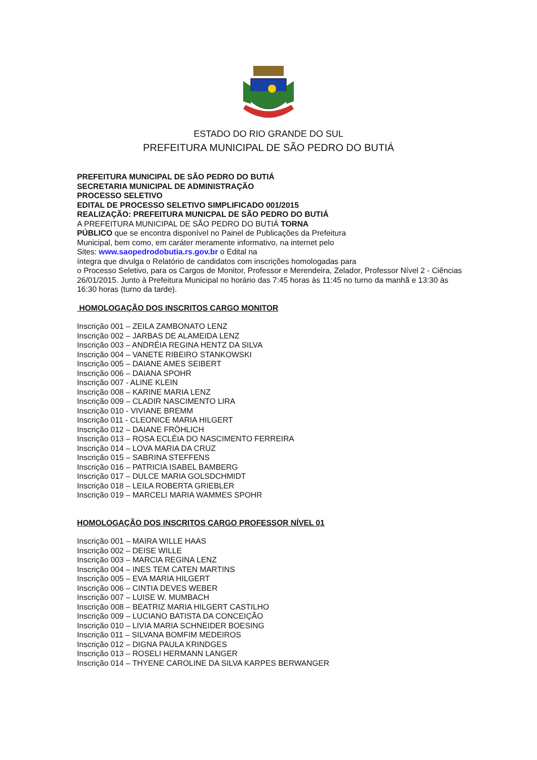ESTADO DO RIO GRANDE DO SUL
PREFEITURA MUNICIPAL DE SÃO PEDRO DO BUTIÁ
PREFEITURA MUNICIPAL DE SÃO PEDRO DO BUTIÁ
SECRETARIA MUNICIPAL DE ADMINISTRAÇÃO
PROCESSO SELETIVO
EDITAL DE PROCESSO SELETIVO SIMPLIFICADO 001/2015
REALIZAÇÃO: PREFEITURA MUNICPAL DE SÃO PEDRO DO BUTIÁ
A PREFEITURA MUNICIPAL DE SÃO PEDRO DO BUTIÁ TORNA
PÚBLICO que se encontra disponível no Painel de Publicações da Prefeitura
Municipal, bem como, em caráter meramente informativo, na internet pelo
Sites: www.saopedrodobutia.rs.gov.br o Edital na
íntegra que divulga o Relatório de candidatos com inscrições homologadas para
o Processo Seletivo, para os Cargos de Monitor, Professor e Merendeira, Zelador, Professor Nível 2 - Ciências 26/01/2015. Junto à Prefeitura Municipal no horário das 7:45 horas às 11:45 no turno da manhã e 13:30 às 16:30 horas (turno da tarde).
HOMOLOGAÇÃO DOS INSCRITOS CARGO MONITOR
Inscrição 001 – ZEILA ZAMBONATO LENZ
Inscrição 002 – JARBAS DE ALAMEIDA LENZ
Inscrição 003 – ANDRÉIA REGINA HENTZ DA SILVA
Inscrição 004 – VANETE RIBEIRO STANKOWSKI
Inscrição 005 – DAIANE AMES SEIBERT
Inscrição 006 – DAIANA SPOHR
Inscrição 007 - ALINE KLEIN
Inscrição 008 – KARINE MARIA LENZ
Inscrição 009 – CLADIR NASCIMENTO LIRA
Inscrição 010 - VIVIANE BREMM
Inscrição 011 - CLEONICE MARIA HILGERT
Inscrição 012 – DAIANE FRÖHLICH
Inscrição 013 – ROSA ECLÉIA DO NASCIMENTO FERREIRA
Inscrição 014 – LOVA MARIA DA CRUZ
Inscrição 015 – SABRINA STEFFENS
Inscrição 016 – PATRICIA ISABEL BAMBERG
Inscrição 017 – DULCE MARIA GOLSDCHMIDT
Inscrição 018 – LEILA ROBERTA GRIEBLER
Inscrição 019 – MARCELI MARIA WAMMES SPOHR
HOMOLOGAÇÃO DOS INSCRITOS CARGO PROFESSOR NÍVEL 01
Inscrição 001 – MAIRA WILLE HAAS
Inscrição 002 – DEISE WILLE
Inscrição 003 – MARCIA REGINA LENZ
Inscrição 004 – INES TEM CATEN MARTINS
Inscrição 005 – EVA MARIA HILGERT
Inscrição 006 – CINTIA DEVES WEBER
Inscrição 007 – LUISE W. MUMBACH
Inscrição 008 – BEATRIZ MARIA HILGERT CASTILHO
Inscrição 009 – LUCIANO BATISTA DA CONCEIÇÃO
Inscrição 010 – LIVIA MARIA SCHNEIDER BOESING
Inscrição 011 – SILVANA BOMFIM MEDEIROS
Inscrição 012 – DIGNA PAULA KRINDGES
Inscrição 013 – ROSELI HERMANN LANGER
Inscrição 014 – THYENE CAROLINE DA SILVA KARPES BERWANGER